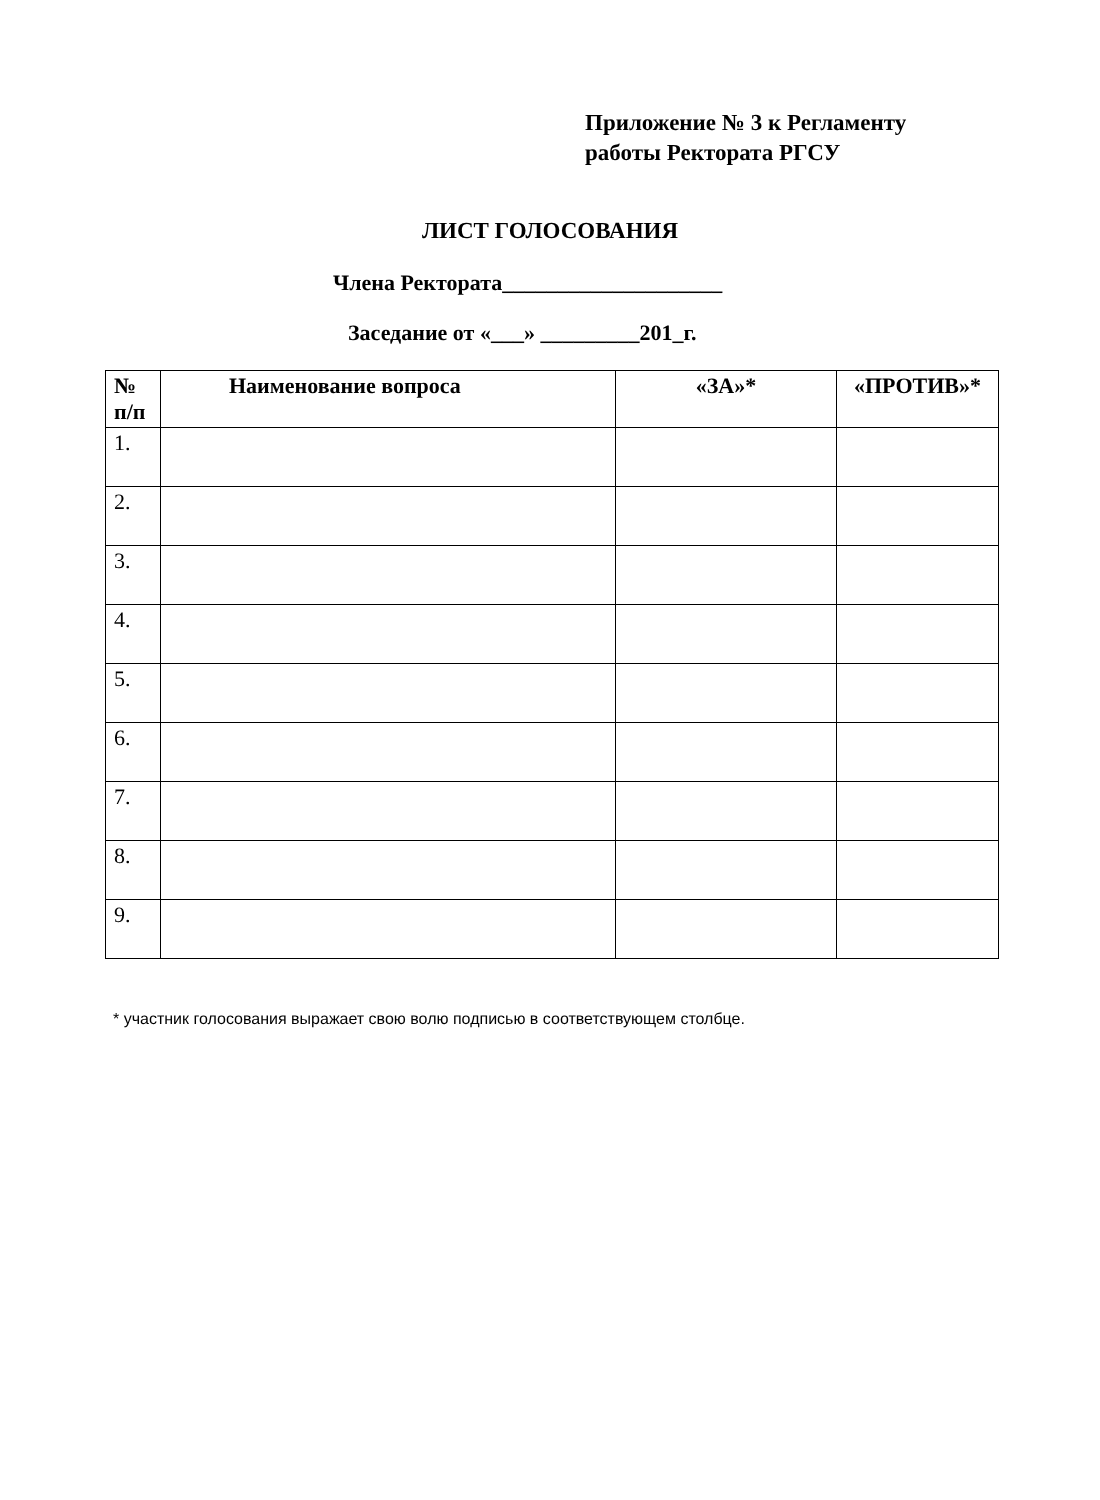Приложение № 3 к Регламенту
работы Ректората РГСУ
ЛИСТ ГОЛОСОВАНИЯ
Члена Ректората____________________
Заседание от «___» _________201_г.
| № п/п | Наименование вопроса | «ЗА»* | «ПРОТИВ»* |
| --- | --- | --- | --- |
| 1. | | | |
| 2. | | | |
| 3. | | | |
| 4. | | | |
| 5. | | | |
| 6. | | | |
| 7. | | | |
| 8. | | | |
| 9. | | | |
* участник голосования выражает свою волю подписью в соответствующем столбце.